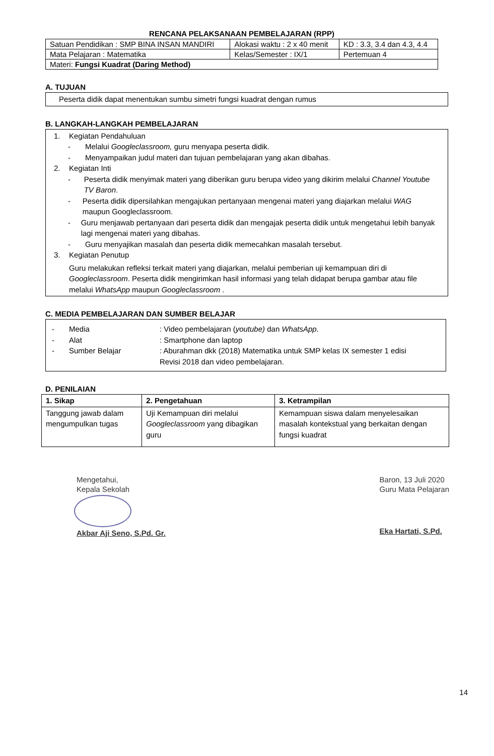RENCANA PELAKSANAAN PEMBELAJARAN (RPP)
| Satuan Pendidikan : SMP BINA INSAN MANDIRI | Alokasi waktu : 2 x 40 menit | KD : 3.3, 3.4 dan 4.3, 4.4 |
| Mata Pelajaran : Matematika | Kelas/Semester : IX/1 | Pertemuan 4 |
| Materi: Fungsi Kuadrat (Daring Method) | | |
A. TUJUAN
Peserta didik dapat menentukan sumbu simetri fungsi kuadrat dengan rumus
B. LANGKAH-LANGKAH PEMBELAJARAN
1. Kegiatan Pendahuluan
- Melalui Googleclassroom, guru menyapa peserta didik.
- Menyampaikan judul materi dan tujuan pembelajaran yang akan dibahas.
2. Kegiatan Inti
- Peserta didik menyimak materi yang diberikan guru berupa video yang dikirim melalui Channel Youtube TV Baron.
- Peserta didik dipersilahkan mengajukan pertanyaan mengenai materi yang diajarkan melalui WAG maupun Googleclassroom.
- Guru menjawab pertanyaan dari peserta didik dan mengajak peserta didik untuk mengetahui lebih banyak lagi mengenai materi yang dibahas.
- Guru menyajikan masalah dan peserta didik memecahkan masalah tersebut.
3. Kegiatan Penutup
Guru melakukan refleksi terkait materi yang diajarkan, melalui pemberian uji kemampuan diri di Googleclassroom. Peserta didik mengirimkan hasil informasi yang telah didapat berupa gambar atau file melalui WhatsApp maupun Googleclassroom .
C. MEDIA PEMBELAJARAN DAN SUMBER BELAJAR
- Media: Video pembelajaran (youtube) dan WhatsApp.
- Alat: Smartphone dan laptop
- Sumber Belajar: Aburahman dkk (2018) Matematika untuk SMP kelas IX semester 1 edisi Revisi 2018 dan video pembelajaran.
D. PENILAIAN
| 1. Sikap | 2. Pengetahuan | 3. Ketrampilan |
| --- | --- | --- |
| Tanggung jawab dalam mengumpulkan tugas | Uji Kemampuan diri melalui Googleclassroom yang dibagikan guru | Kemampuan siswa dalam menyelesaikan masalah kontekstual yang berkaitan dengan fungsi kuadrat |
Mengetahui,
Kepala Sekolah
Akbar Aji Seno, S.Pd. Gr.
Baron, 13 Juli 2020
Guru Mata Pelajaran
Eka Hartati, S.Pd.
14